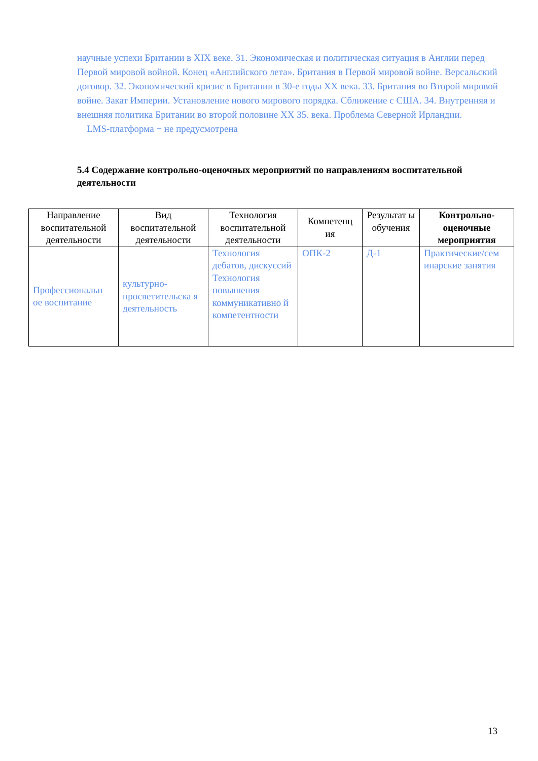научные успехи Британии в XIX веке. 31. Экономическая и политическая ситуация в Англии перед Первой мировой войной. Конец «Английского лета». Британия в Первой мировой войне. Версальский договор. 32. Экономический кризис в Британии в 30-е годы XX века. 33. Британия во Второй мировой войне. Закат Империи. Установление нового мирового порядка. Сближение с США. 34. Внутренняя и внешняя политика Британии во второй половине XX 35. века. Проблема Северной Ирландии.
LMS-платформа − не предусмотрена
5.4 Содержание контрольно-оценочных мероприятий по направлениям воспитательной деятельности
| Направление воспитательной деятельности | Вид воспитательной деятельности | Технология воспитательной деятельности | Компетенц ия | Результат ы обучения | Контрольно-оценочные мероприятия |
| --- | --- | --- | --- | --- | --- |
| Профессиональн ое воспитание | культурно-просветительска я деятельность | Технология дебатов, дискуссий Технология повышения коммуникативно й компетентности | ОПК-2 | Д-1 | Практические/сем инарские занятия |
13